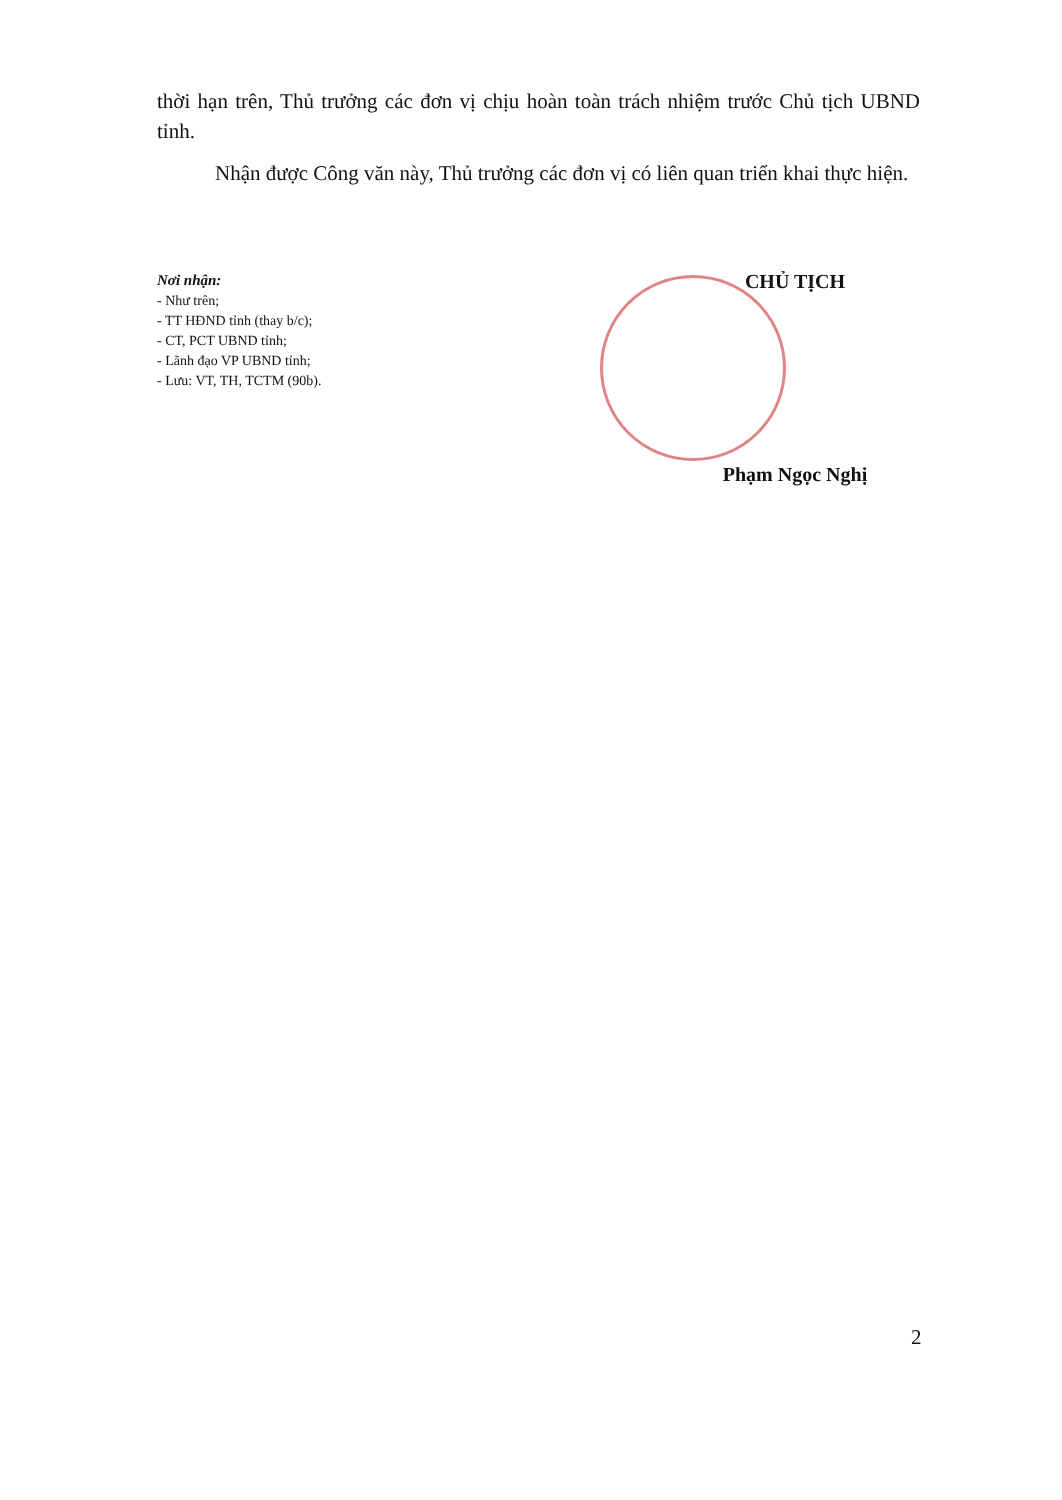thời hạn trên, Thủ trưởng các đơn vị chịu hoàn toàn trách nhiệm trước Chủ tịch UBND tỉnh.
Nhận được Công văn này, Thủ trưởng các đơn vị có liên quan triển khai thực hiện.
Nơi nhận:
- Như trên;
- TT HĐND tỉnh (thay b/c);
- CT, PCT UBND tỉnh;
- Lãnh đạo VP UBND tỉnh;
- Lưu: VT, TH, TCTM (90b).
CHỦ TỊCH
Phạm Ngọc Nghị
2